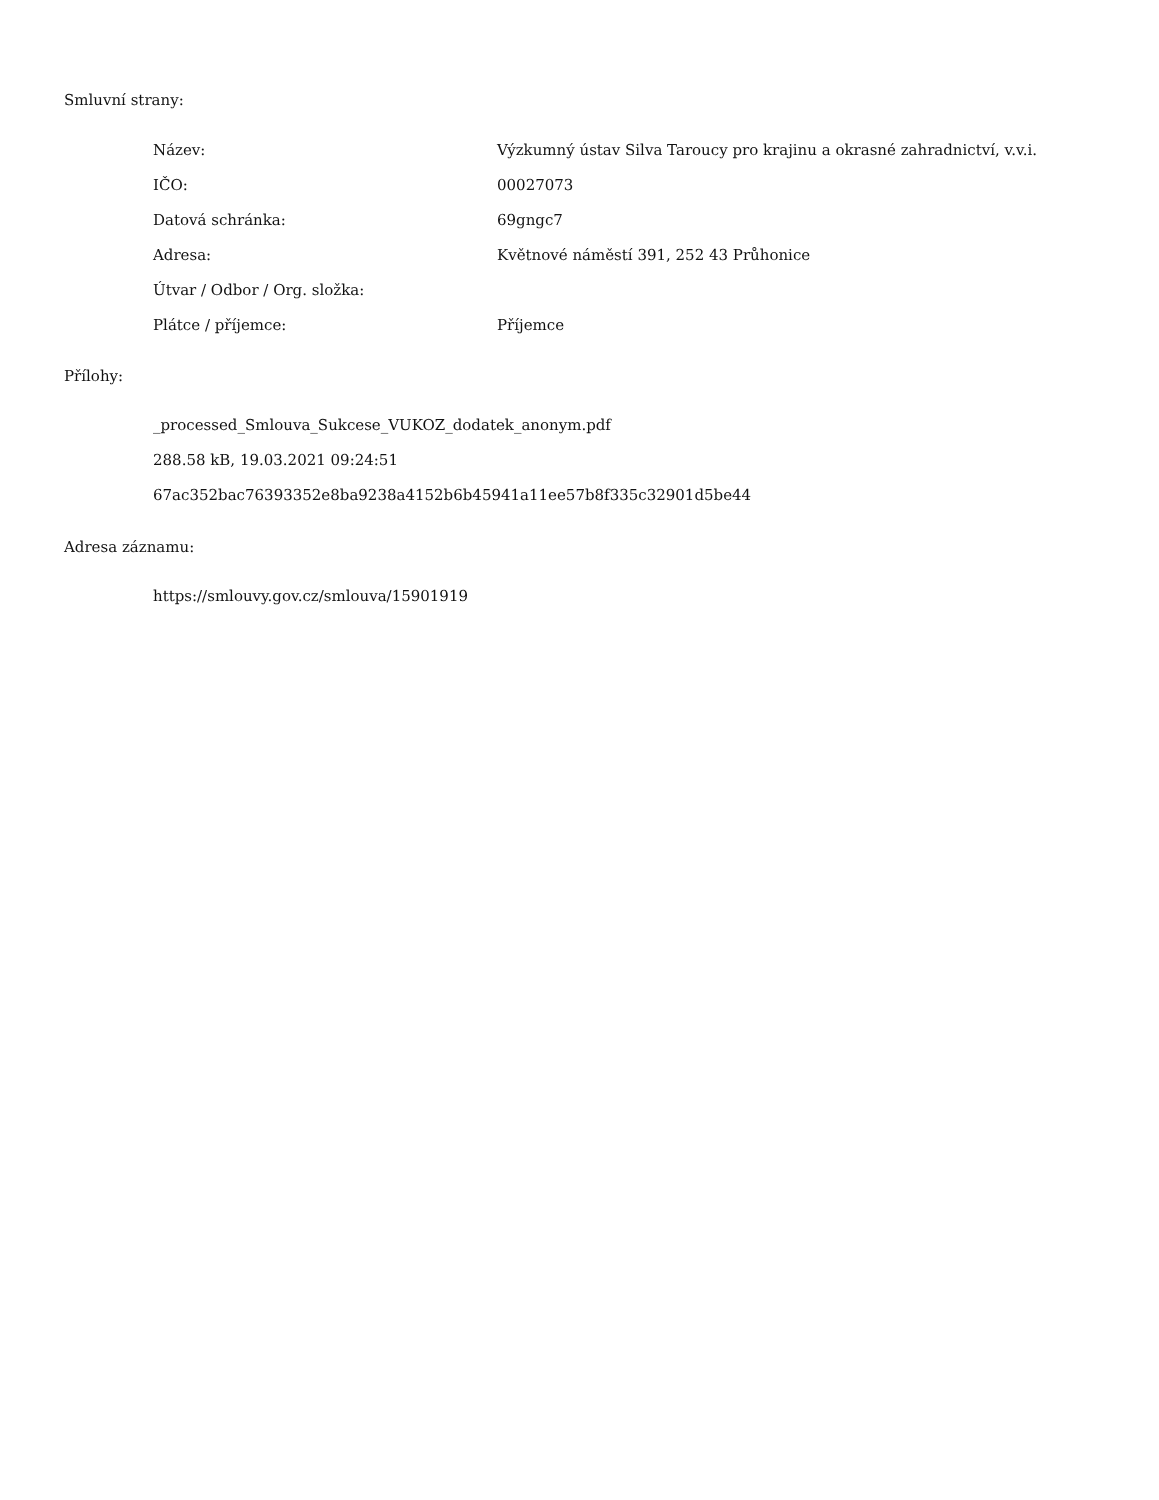Smluvní strany:
| Název: | Výzkumný ústav Silva Taroucy pro krajinu a okrasné zahradnictví, v.v.i. |
| IČO: | 00027073 |
| Datová schránka: | 69gngc7 |
| Adresa: | Květnové náměstí 391, 252 43 Průhonice |
| Útvar / Odbor / Org. složka: | |
| Plátce / příjemce: | Příjemce |
Přílohy:
_processed_Smlouva_Sukcese_VUKOZ_dodatek_anonym.pdf
288.58 kB, 19.03.2021 09:24:51
67ac352bac76393352e8ba9238a4152b6b45941a11ee57b8f335c32901d5be44
Adresa záznamu:
https://smlouvy.gov.cz/smlouva/15901919